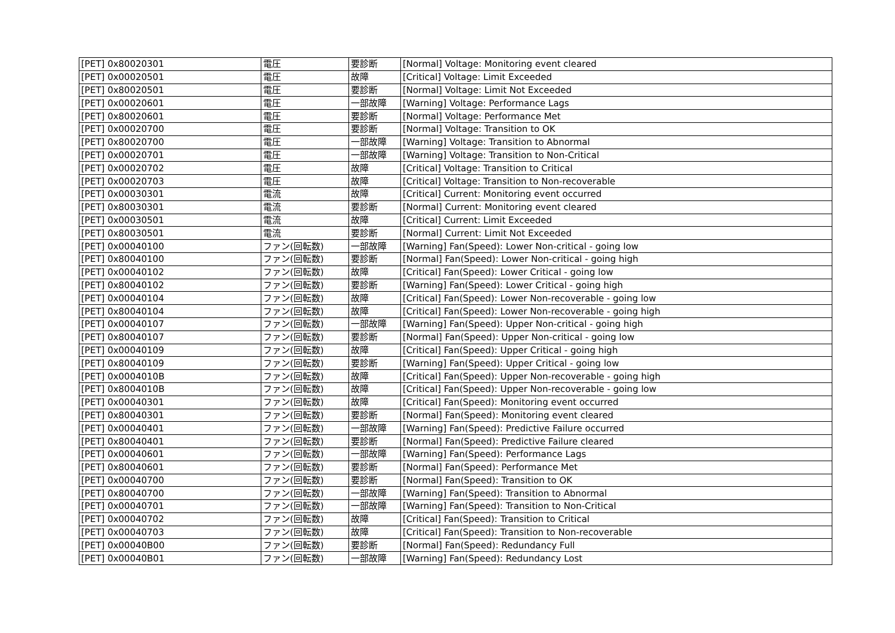| [PET] 0x80020301 | 電圧 | 要診断 | [Normal] Voltage: Monitoring event cleared |
| [PET] 0x00020501 | 電圧 | 故障 | [Critical] Voltage: Limit Exceeded |
| [PET] 0x80020501 | 電圧 | 要診断 | [Normal] Voltage: Limit Not Exceeded |
| [PET] 0x00020601 | 電圧 | 一部故障 | [Warning] Voltage: Performance Lags |
| [PET] 0x80020601 | 電圧 | 要診断 | [Normal] Voltage: Performance Met |
| [PET] 0x00020700 | 電圧 | 要診断 | [Normal] Voltage: Transition to OK |
| [PET] 0x80020700 | 電圧 | 一部故障 | [Warning] Voltage: Transition to Abnormal |
| [PET] 0x00020701 | 電圧 | 一部故障 | [Warning] Voltage: Transition to Non-Critical |
| [PET] 0x00020702 | 電圧 | 故障 | [Critical] Voltage: Transition to Critical |
| [PET] 0x00020703 | 電圧 | 故障 | [Critical] Voltage: Transition to Non-recoverable |
| [PET] 0x00030301 | 電流 | 故障 | [Critical] Current: Monitoring event occurred |
| [PET] 0x80030301 | 電流 | 要診断 | [Normal] Current: Monitoring event cleared |
| [PET] 0x00030501 | 電流 | 故障 | [Critical] Current: Limit Exceeded |
| [PET] 0x80030501 | 電流 | 要診断 | [Normal] Current: Limit Not Exceeded |
| [PET] 0x00040100 | ファン(回転数) | 一部故障 | [Warning] Fan(Speed): Lower Non-critical - going low |
| [PET] 0x80040100 | ファン(回転数) | 要診断 | [Normal] Fan(Speed): Lower Non-critical - going high |
| [PET] 0x00040102 | ファン(回転数) | 故障 | [Critical] Fan(Speed): Lower Critical - going low |
| [PET] 0x80040102 | ファン(回転数) | 要診断 | [Warning] Fan(Speed): Lower Critical - going high |
| [PET] 0x00040104 | ファン(回転数) | 故障 | [Critical] Fan(Speed): Lower Non-recoverable - going low |
| [PET] 0x80040104 | ファン(回転数) | 故障 | [Critical] Fan(Speed): Lower Non-recoverable - going high |
| [PET] 0x00040107 | ファン(回転数) | 一部故障 | [Warning] Fan(Speed): Upper Non-critical - going high |
| [PET] 0x80040107 | ファン(回転数) | 要診断 | [Normal] Fan(Speed): Upper Non-critical - going low |
| [PET] 0x00040109 | ファン(回転数) | 故障 | [Critical] Fan(Speed): Upper Critical - going high |
| [PET] 0x80040109 | ファン(回転数) | 要診断 | [Warning] Fan(Speed): Upper Critical - going low |
| [PET] 0x0004010B | ファン(回転数) | 故障 | [Critical] Fan(Speed): Upper Non-recoverable - going high |
| [PET] 0x8004010B | ファン(回転数) | 故障 | [Critical] Fan(Speed): Upper Non-recoverable - going low |
| [PET] 0x00040301 | ファン(回転数) | 故障 | [Critical] Fan(Speed): Monitoring event occurred |
| [PET] 0x80040301 | ファン(回転数) | 要診断 | [Normal] Fan(Speed): Monitoring event cleared |
| [PET] 0x00040401 | ファン(回転数) | 一部故障 | [Warning] Fan(Speed): Predictive Failure occurred |
| [PET] 0x80040401 | ファン(回転数) | 要診断 | [Normal] Fan(Speed): Predictive Failure cleared |
| [PET] 0x00040601 | ファン(回転数) | 一部故障 | [Warning] Fan(Speed): Performance Lags |
| [PET] 0x80040601 | ファン(回転数) | 要診断 | [Normal] Fan(Speed): Performance Met |
| [PET] 0x00040700 | ファン(回転数) | 要診断 | [Normal] Fan(Speed): Transition to OK |
| [PET] 0x80040700 | ファン(回転数) | 一部故障 | [Warning] Fan(Speed): Transition to Abnormal |
| [PET] 0x00040701 | ファン(回転数) | 一部故障 | [Warning] Fan(Speed): Transition to Non-Critical |
| [PET] 0x00040702 | ファン(回転数) | 故障 | [Critical] Fan(Speed): Transition to Critical |
| [PET] 0x00040703 | ファン(回転数) | 故障 | [Critical] Fan(Speed): Transition to Non-recoverable |
| [PET] 0x00040B00 | ファン(回転数) | 要診断 | [Normal] Fan(Speed): Redundancy Full |
| [PET] 0x00040B01 | ファン(回転数) | 一部故障 | [Warning] Fan(Speed): Redundancy Lost |